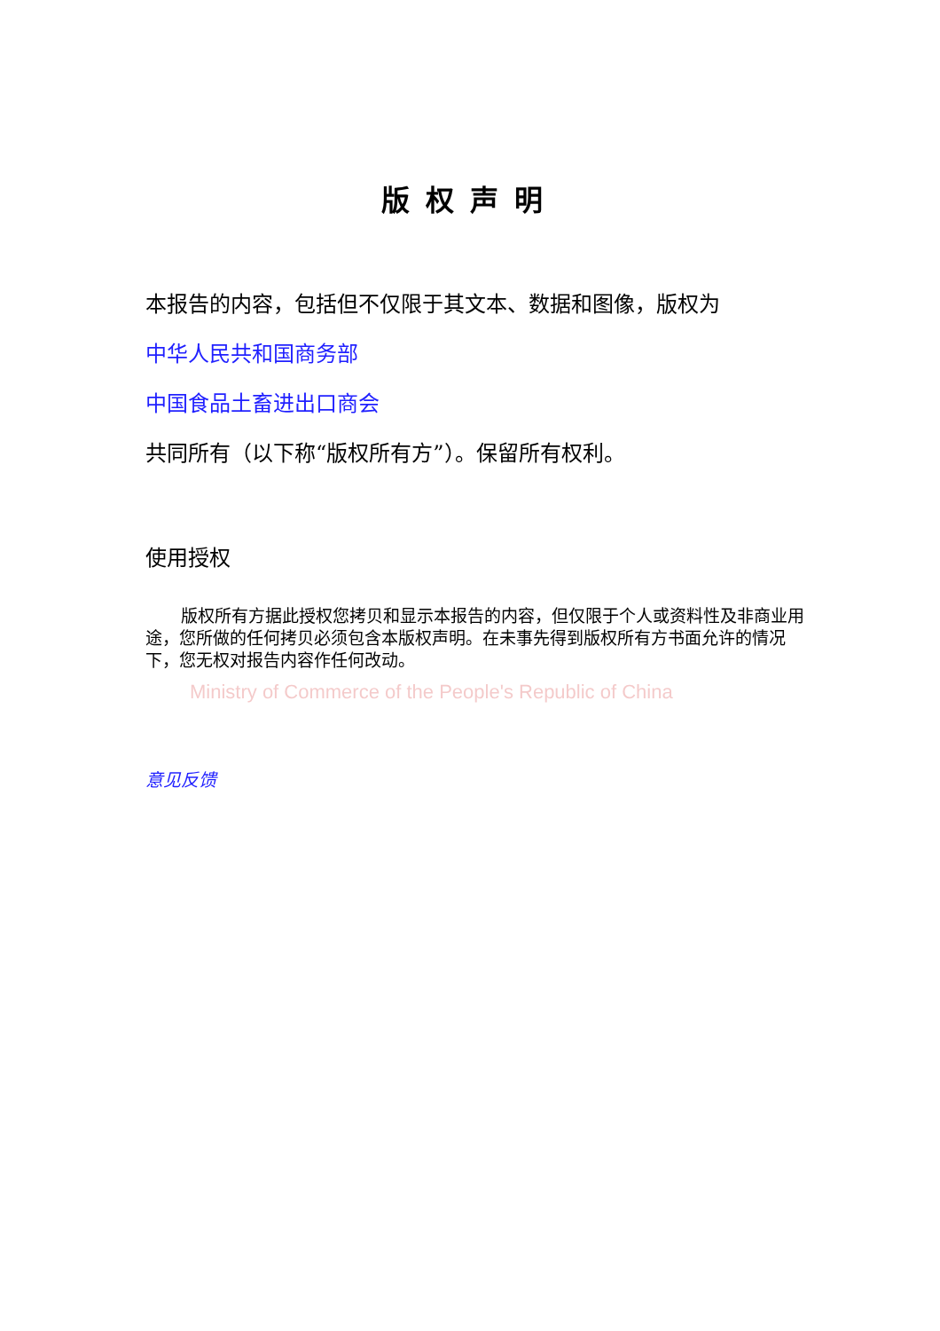版权声明
本报告的内容，包括但不仅限于其文本、数据和图像，版权为
中华人民共和国商务部
中国食品土畜进出口商会
共同所有（以下称“版权所有方”）。保留所有权利。
使用授权
版权所有方据此授权您拷贝和显示本报告的内容，但仅限于个人或资料性及非商业用途，您所做的任何拷贝必须包含本版权声明。在未事先得到版权所有方书面允许的情况下，您无权对报告内容作任何改动。
Ministry of Commerce of the People's Republic of China
意见反馈